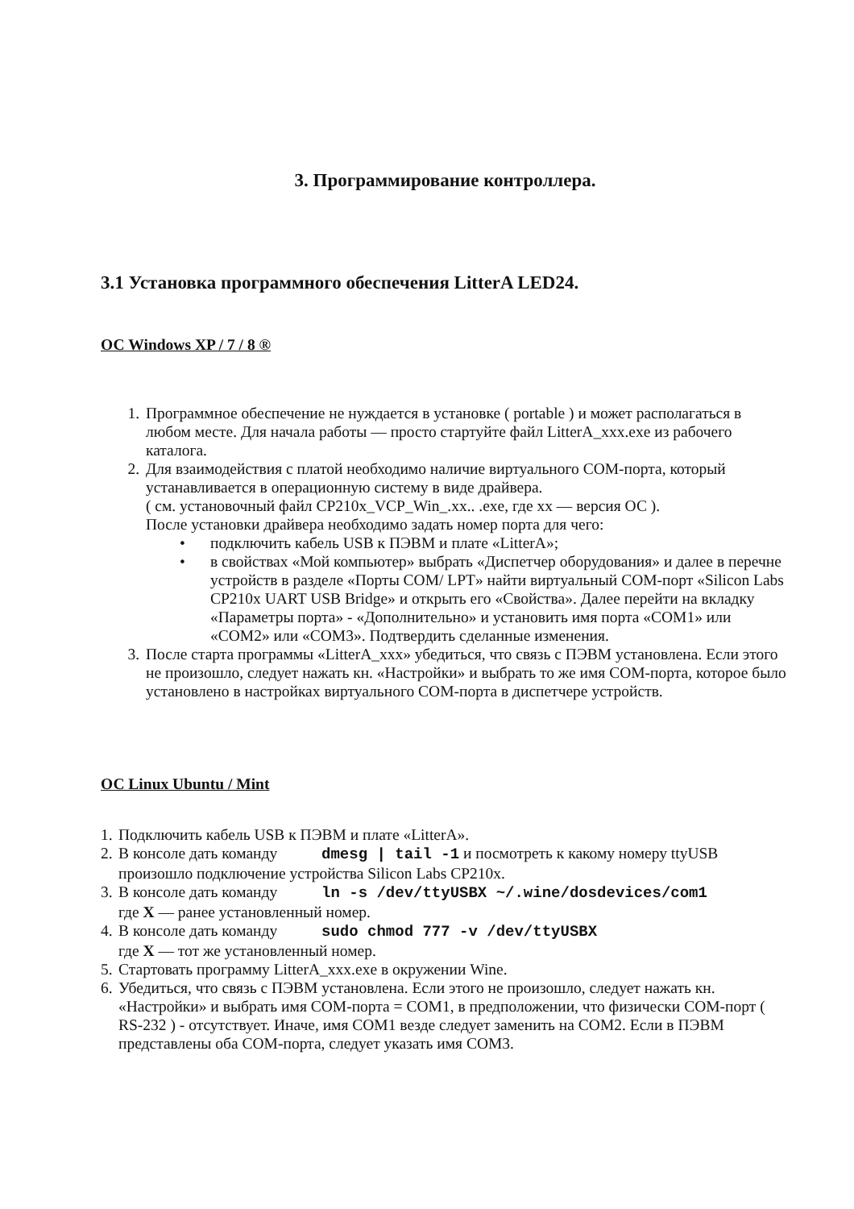3. Программирование контроллера.
3.1 Установка программного обеспечения LitterA LED24.
ОС Windows XP / 7 / 8 ®
1. Программное обеспечение не нуждается в установке ( portable ) и может располагаться в любом месте. Для начала работы — просто стартуйте файл LitterA_xxx.exe из рабочего каталога.
2. Для взаимодействия с платой необходимо наличие виртуального COM-порта, который устанавливается в операционную систему в виде драйвера.
( см. установочный файл CP210x_VCP_Win_.xx.. .exe, где xx — версия ОС ).
После установки драйвера необходимо задать номер порта для чего:
• подключить кабель USB к ПЭВМ и плате «LitterA»;
• в свойствах «Мой компьютер» выбрать «Диспетчер оборудования» и далее в перечне устройств в разделе «Порты COM/ LPT» найти виртуальный COM-порт «Silicon Labs CP210x UART USB Bridge» и открыть его «Свойства». Далее перейти на вкладку «Параметры порта» - «Дополнительно» и установить имя порта «COM1» или «COM2» или «COM3». Подтвердить сделанные изменения.
3. После старта программы «LitterA_xxx» убедиться, что связь с ПЭВМ установлена. Если этого не произошло, следует нажать кн. «Настройки» и выбрать то же имя COM-порта, которое было установлено в настройках виртуального COM-порта в диспетчере устройств.
ОС Linux Ubuntu / Mint
1.
Подключить кабель USB к ПЭВМ и плате «LitterA».
2.
В консоле дать команду dmesg | tail -1 и посмотреть к какому номеру ttyUSB произошло подключение устройства Silicon Labs CP210x.
3.
В консоле дать команду ln -s /dev/ttyUSBX ~/.wine/dosdevices/com1
где X — ранее установленный номер.
4.
В консоле дать команду sudo chmod 777 -v /dev/ttyUSBX
где X — тот же установленный номер.
5.
Стартовать программу LitterA_xxx.exe в окружении Wine.
6.
Убедиться, что связь с ПЭВМ установлена. Если этого не произошло, следует нажать кн. «Настройки» и выбрать имя COM-порта = COM1, в предположении, что физически COM-порт ( RS-232 ) - отсутствует. Иначе, имя COM1 везде следует заменить на COM2. Если в ПЭВМ представлены оба COM-порта, следует указать имя COM3.